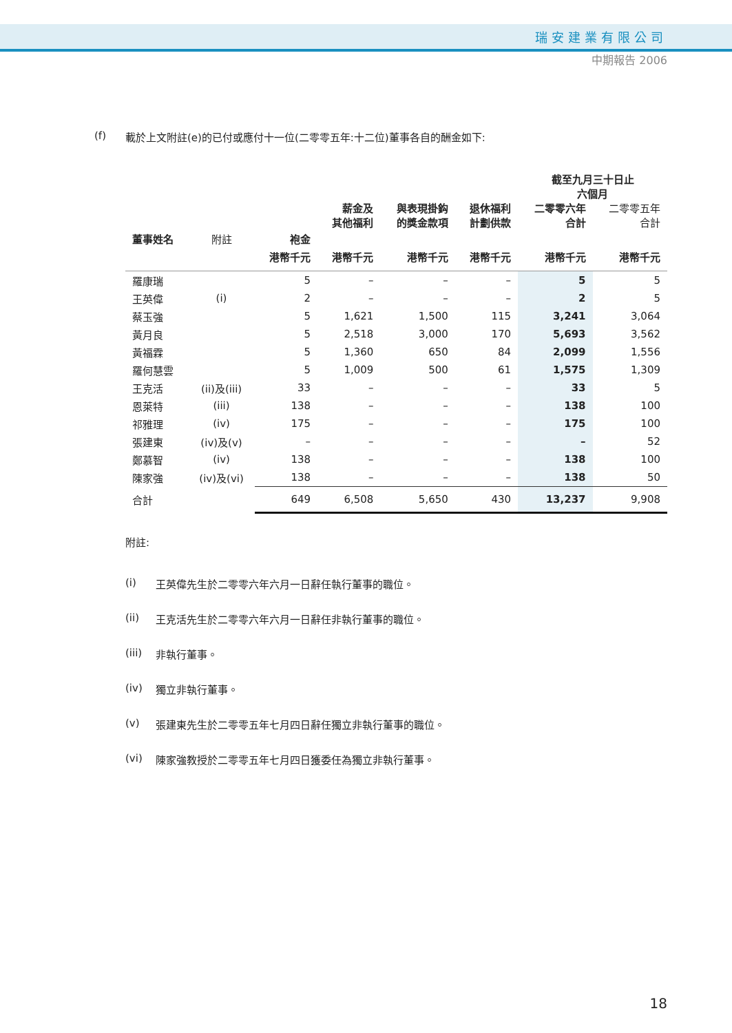瑞安建業有限公司
中期報告 2006
(f) 載於上文附註(e)的已付或應付十一位(二零零五年:十二位)董事各自的酬金如下:
| | | | | | | 截至九月三十日止 六個月 | |
| --- | --- | --- | --- | --- | --- | --- | --- |
| | | | 薪金及 其他福利 | 與表現掛鈎 的獎金款項 | 退休福利 計劃供款 | 二零零六年 合計 | 二零零五年 合計 |
| 董事姓名 | 附註 | 袍金 | | | | | |
| | | 港幣千元 | 港幣千元 | 港幣千元 | 港幣千元 | 港幣千元 | 港幣千元 |
| 羅康瑞 | | 5 | – | – | – | 5 | 5 |
| 王英偉 | (i) | 2 | – | – | – | 2 | 5 |
| 蔡玉強 | | 5 | 1,621 | 1,500 | 115 | 3,241 | 3,064 |
| 黃月良 | | 5 | 2,518 | 3,000 | 170 | 5,693 | 3,562 |
| 黃福霖 | | 5 | 1,360 | 650 | 84 | 2,099 | 1,556 |
| 羅何慧雲 | | 5 | 1,009 | 500 | 61 | 1,575 | 1,309 |
| 王克活 | (ii)及(iii) | 33 | – | – | – | 33 | 5 |
| 恩萊特 | (iii) | 138 | – | – | – | 138 | 100 |
| 祁雅理 | (iv) | 175 | – | – | – | 175 | 100 |
| 張建東 | (iv)及(v) | – | – | – | – | – | 52 |
| 鄭慕智 | (iv) | 138 | – | – | – | 138 | 100 |
| 陳家強 | (iv)及(vi) | 138 | – | – | – | 138 | 50 |
| 合計 | | 649 | 6,508 | 5,650 | 430 | 13,237 | 9,908 |
附註:
(i) 王英偉先生於二零零六年六月一日辭任執行董事的職位。
(ii) 王克活先生於二零零六年六月一日辭任非執行董事的職位。
(iii) 非執行董事。
(iv) 獨立非執行董事。
(v) 張建東先生於二零零五年七月四日辭任獨立非執行董事的職位。
(vi) 陳家強教授於二零零五年七月四日獲委任為獨立非執行董事。
18